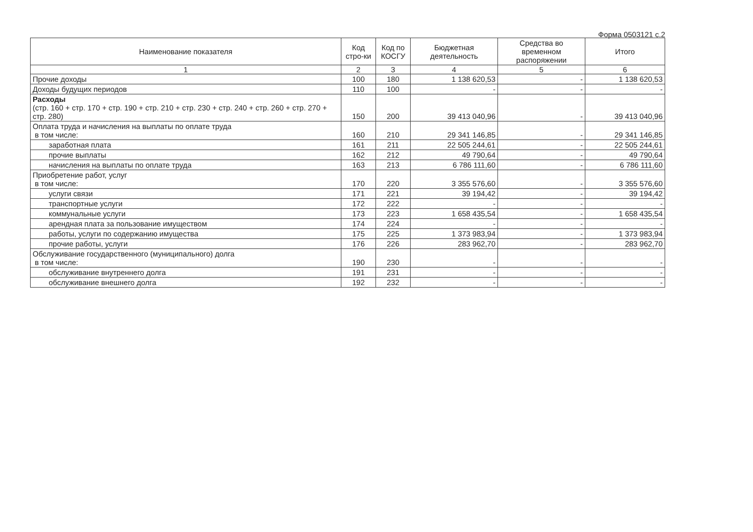Форма 0503121 с.2
| Наименование показателя | Код стро-ки | Код по КОСГУ | Бюджетная деятельность | Средства во временном распоряжении | Итого |
| --- | --- | --- | --- | --- | --- |
| 1 | 2 | 3 | 4 | 5 | 6 |
| Прочие доходы | 100 | 180 | 1 138 620,53 | - | 1 138 620,53 |
| Доходы будущих периодов | 110 | 100 | - | - | - |
| Расходы (стр. 160 + стр. 170 + стр. 190 + стр. 210 + стр. 230 + стр. 240 + стр. 260 + стр. 270 + стр. 280) | 150 | 200 | 39 413 040,96 | - | 39 413 040,96 |
| Оплата труда и начисления на выплаты по оплате труда в том числе: | 160 | 210 | 29 341 146,85 | - | 29 341 146,85 |
| заработная плата | 161 | 211 | 22 505 244,61 | - | 22 505 244,61 |
| прочие выплаты | 162 | 212 | 49 790,64 | - | 49 790,64 |
| начисления на выплаты по оплате труда | 163 | 213 | 6 786 111,60 | - | 6 786 111,60 |
| Приобретение работ, услуг в том числе: | 170 | 220 | 3 355 576,60 | - | 3 355 576,60 |
| услуги связи | 171 | 221 | 39 194,42 | - | 39 194,42 |
| транспортные услуги | 172 | 222 | - | - | - |
| коммунальные услуги | 173 | 223 | 1 658 435,54 | - | 1 658 435,54 |
| арендная плата за пользование имуществом | 174 | 224 | - | - | - |
| работы, услуги по содержанию имущества | 175 | 225 | 1 373 983,94 | - | 1 373 983,94 |
| прочие работы, услуги | 176 | 226 | 283 962,70 | - | 283 962,70 |
| Обслуживание государственного (муниципального) долга в том числе: | 190 | 230 | - | - | - |
| обслуживание внутреннего долга | 191 | 231 | - | - | - |
| обслуживание внешнего долга | 192 | 232 | - | - | - |